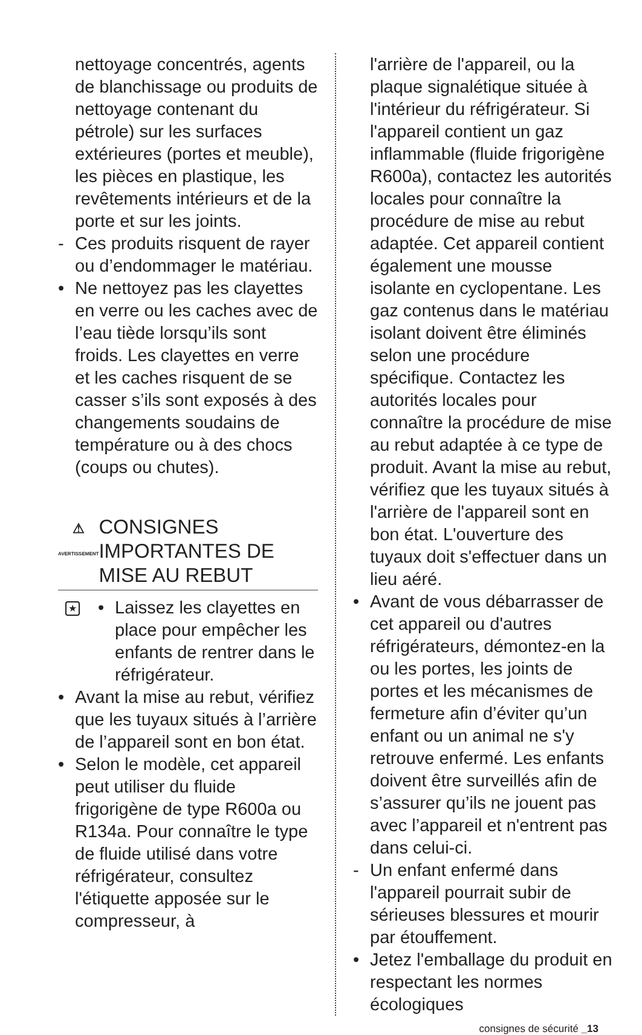nettoyage concentrés, agents de blanchissage ou produits de nettoyage contenant du pétrole) sur les surfaces extérieures (portes et meuble), les pièces en plastique, les revêtements intérieurs et de la porte et sur les joints.
- Ces produits risquent de rayer ou d’endommager le matériau.
• Ne nettoyez pas les clayettes en verre ou les caches avec de l’eau tiède lorsqu’ils sont froids. Les clayettes en verre et les caches risquent de se casser s’ils sont exposés à des changements soudains de température ou à des chocs (coups ou chutes).
⚠
AVERTISSEMENT
CONSIGNES IMPORTANTES DE MISE AU REBUT
★ • Laissez les clayettes en place pour empêcher les enfants de rentrer dans le réfrigérateur.
• Avant la mise au rebut, vérifiez que les tuyaux situés à l’arrière de l’appareil sont en bon état.
• Selon le modèle, cet appareil peut utiliser du fluide frigorigène de type R600a ou R134a. Pour connaître le type de fluide utilisé dans votre réfrigérateur, consultez l'étiquette apposée sur le compresseur, à
l'arrière de l'appareil, ou la plaque signalétique située à l'intérieur du réfrigérateur. Si l'appareil contient un gaz inflammable (fluide frigorigène R600a), contactez les autorités locales pour connaître la procédure de mise au rebut adaptée. Cet appareil contient également une mousse isolante en cyclopentane. Les gaz contenus dans le matériau isolant doivent être éliminés selon une procédure spécifique. Contactez les autorités locales pour connaître la procédure de mise au rebut adaptée à ce type de produit. Avant la mise au rebut, vérifiez que les tuyaux situés à l'arrière de l'appareil sont en bon état. L'ouverture des tuyaux doit s'effectuer dans un lieu aéré.
• Avant de vous débarrasser de cet appareil ou d'autres réfrigérateurs, démontez-en la ou les portes, les joints de portes et les mécanismes de fermeture afin d’éviter qu’un enfant ou un animal ne s'y retrouve enfermé. Les enfants doivent être surveillés afin de s’assurer qu’ils ne jouent pas avec l’appareil et n'entrent pas dans celui-ci.
- Un enfant enfermé dans l'appareil pourrait subir de sérieuses blessures et mourir par étouffement.
• Jetez l'emballage du produit en respectant les normes écologiques
consignes de sécurité _13